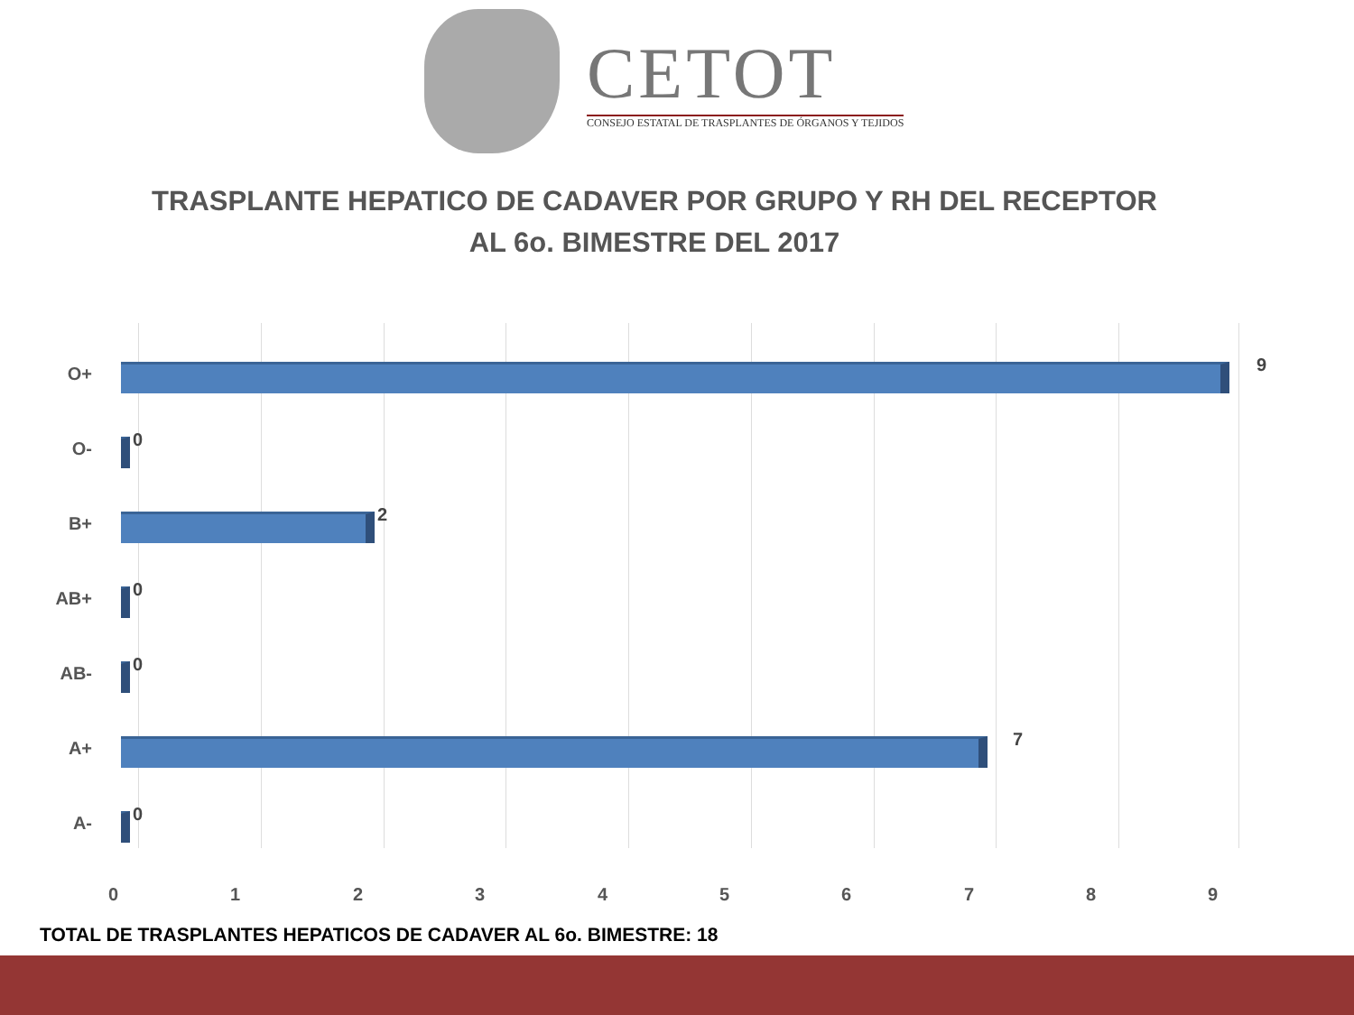CETOT
CONSEJO ESTATAL DE TRASPLANTES DE ÓRGANOS Y TEJIDOS
TRASPLANTE HEPATICO DE CADAVER POR GRUPO Y RH DEL RECEPTOR
AL 6o. BIMESTRE DEL 2017
O+ 9
O- 0
B+ 2
AB+ 0
AB- 0
A+ 7
A- 0
0 1 2 3 4 5 6 7 8 9
TOTAL DE TRASPLANTES HEPATICOS DE CADAVER AL 6o. BIMESTRE: 18